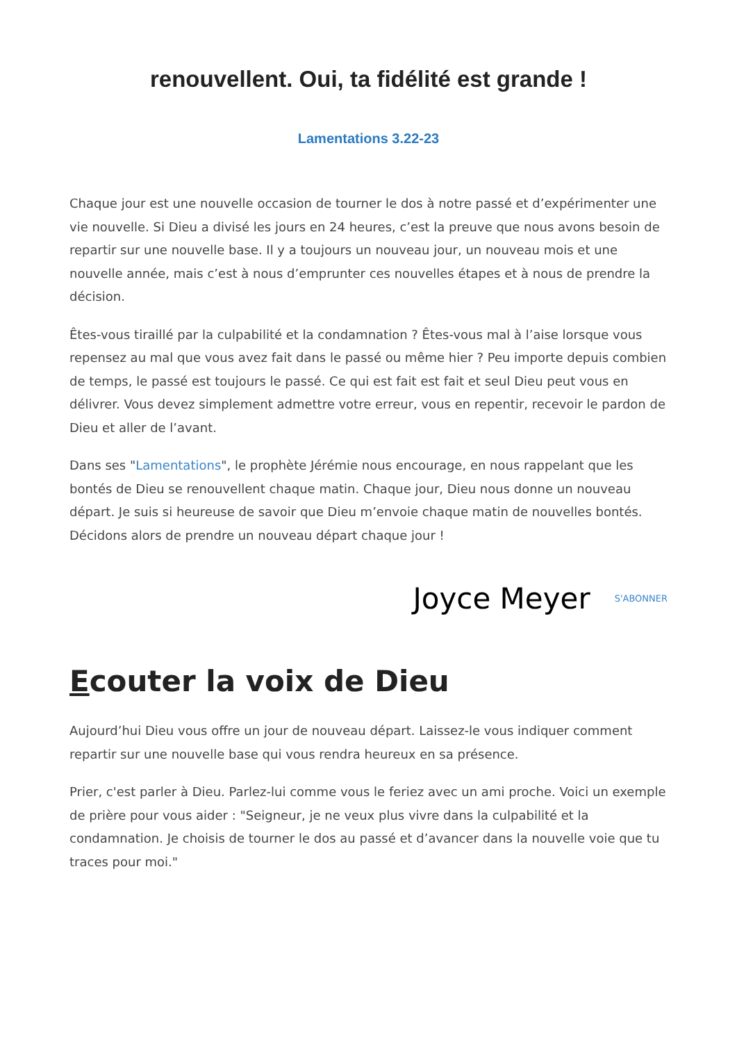renouvellent. Oui, ta fidélité est grande !
Lamentations 3.22-23
Chaque jour est une nouvelle occasion de tourner le dos à notre passé et d’expérimenter une vie nouvelle. Si Dieu a divisé les jours en 24 heures, c’est la preuve que nous avons besoin de repartir sur une nouvelle base. Il y a toujours un nouveau jour, un nouveau mois et une nouvelle année, mais c’est à nous d’emprunter ces nouvelles étapes et à nous de prendre la décision.
Êtes-vous tiraillé par la culpabilité et la condamnation ? Êtes-vous mal à l’aise lorsque vous repensez au mal que vous avez fait dans le passé ou même hier ? Peu importe depuis combien de temps, le passé est toujours le passé. Ce qui est fait est fait et seul Dieu peut vous en délivrer. Vous devez simplement admettre votre erreur, vous en repentir, recevoir le pardon de Dieu et aller de l’avant.
Dans ses "Lamentations", le prophète Jérémie nous encourage, en nous rappelant que les bontés de Dieu se renouvellent chaque matin. Chaque jour, Dieu nous donne un nouveau départ. Je suis si heureuse de savoir que Dieu m’envoie chaque matin de nouvelles bontés. Décidons alors de prendre un nouveau départ chaque jour !
Joyce Meyer S'ABONNER
Ecouter la voix de Dieu
Aujourd’hui Dieu vous offre un jour de nouveau départ. Laissez-le vous indiquer comment repartir sur une nouvelle base qui vous rendra heureux en sa présence.
Prier, c'est parler à Dieu. Parlez-lui comme vous le feriez avec un ami proche. Voici un exemple de prière pour vous aider : "Seigneur, je ne veux plus vivre dans la culpabilité et la condamnation. Je choisis de tourner le dos au passé et d’avancer dans la nouvelle voie que tu traces pour moi."